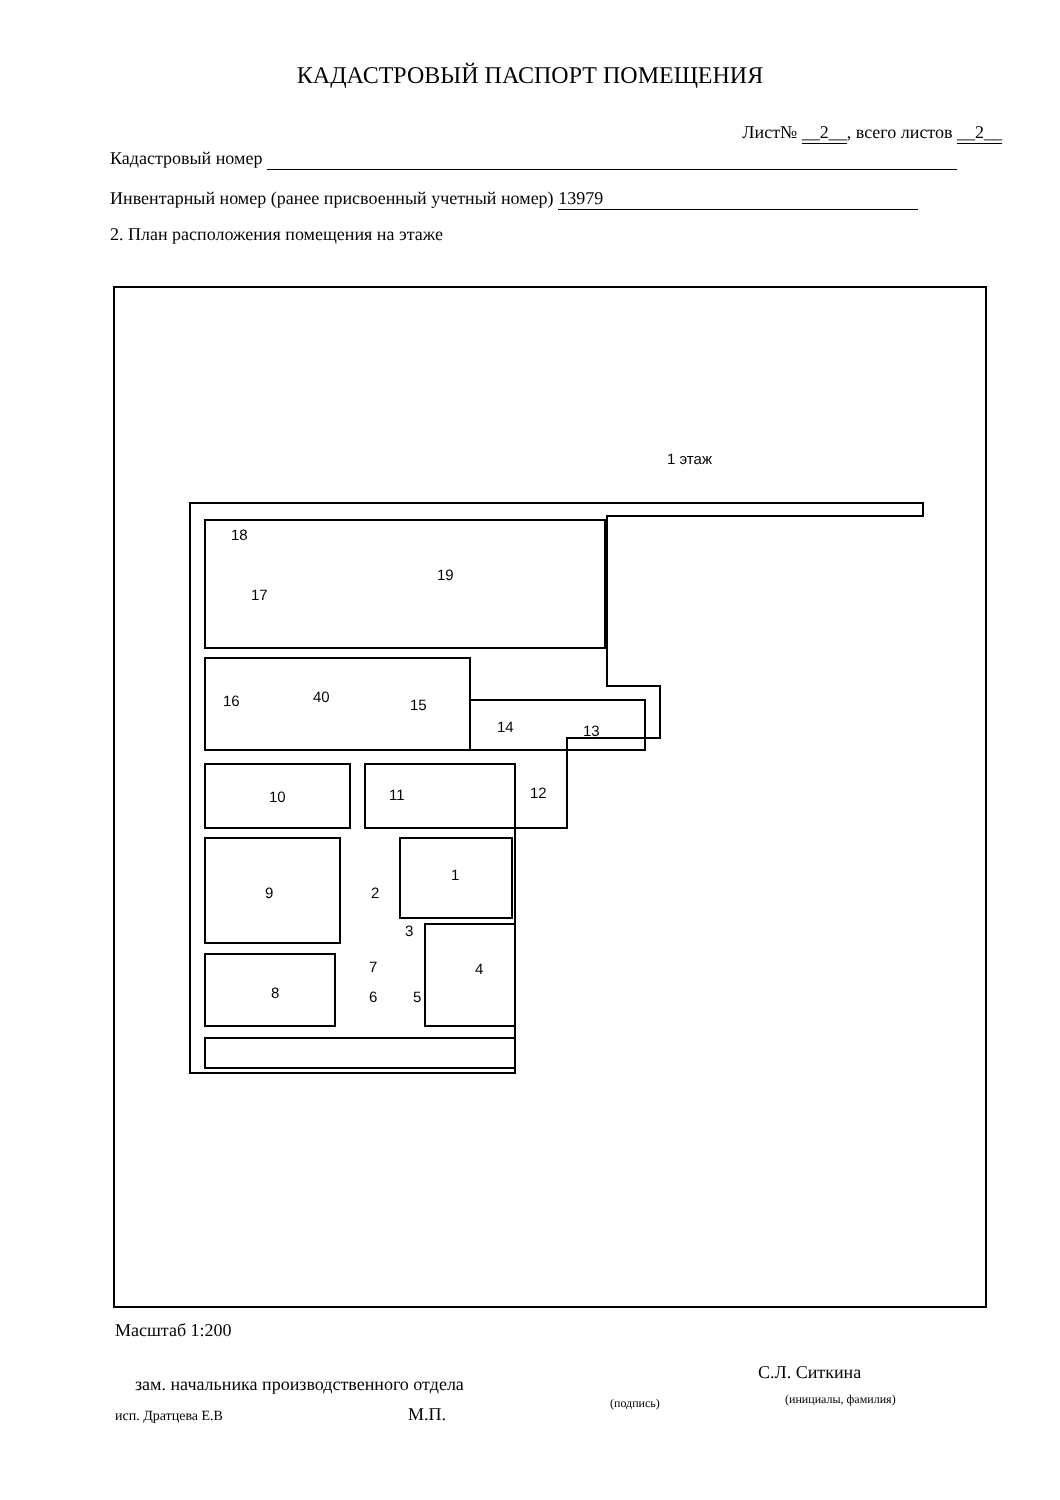КАДАСТРОВЫЙ ПАСПОРТ ПОМЕЩЕНИЯ
Лист№ __2__, всего листов __2__
Кадастровый номер
Инвентарный номер (ранее присвоенный учетный номер) 13979
2. План расположения помещения на этаже
1 этаж
18
17
19
16 40 15
14 13
10 11 12
1
9 2
3
7 4
8 6 5
Масштаб 1:200
зам. начальника производственного отдела
С.Л. Ситкина
(подпись) (инициалы, фамилия)
исп. Дратцева Е.В М.П.